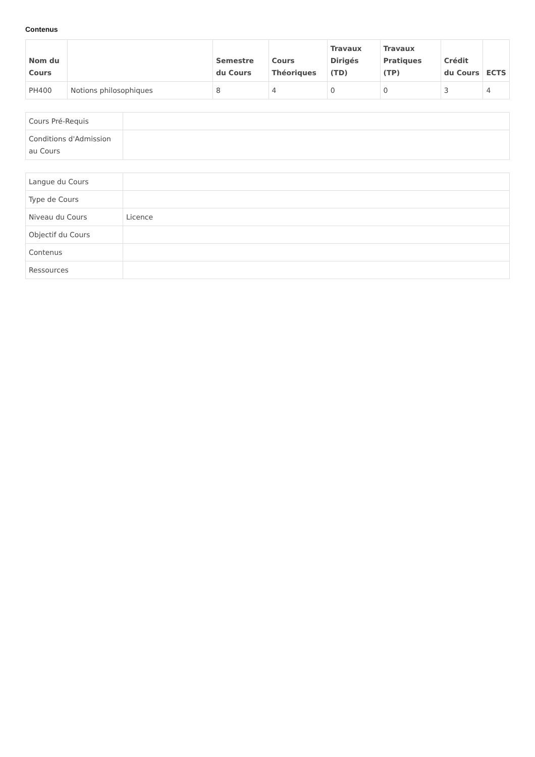Contenus
| Nom du Cours | | Semestre du Cours | Cours Théoriques | Travaux Dirigés (TD) | Travaux Pratiques (TP) | Crédit du Cours | ECTS |
| --- | --- | --- | --- | --- | --- | --- | --- |
| PH400 | Notions philosophiques | 8 | 4 | 0 | 0 | 3 | 4 |
| Cours Pré-Requis | |
| Conditions d'Admission au Cours | |
| Langue du Cours | |
| Type de Cours | |
| Niveau du Cours | Licence |
| Objectif du Cours | |
| Contenus | |
| Ressources | |